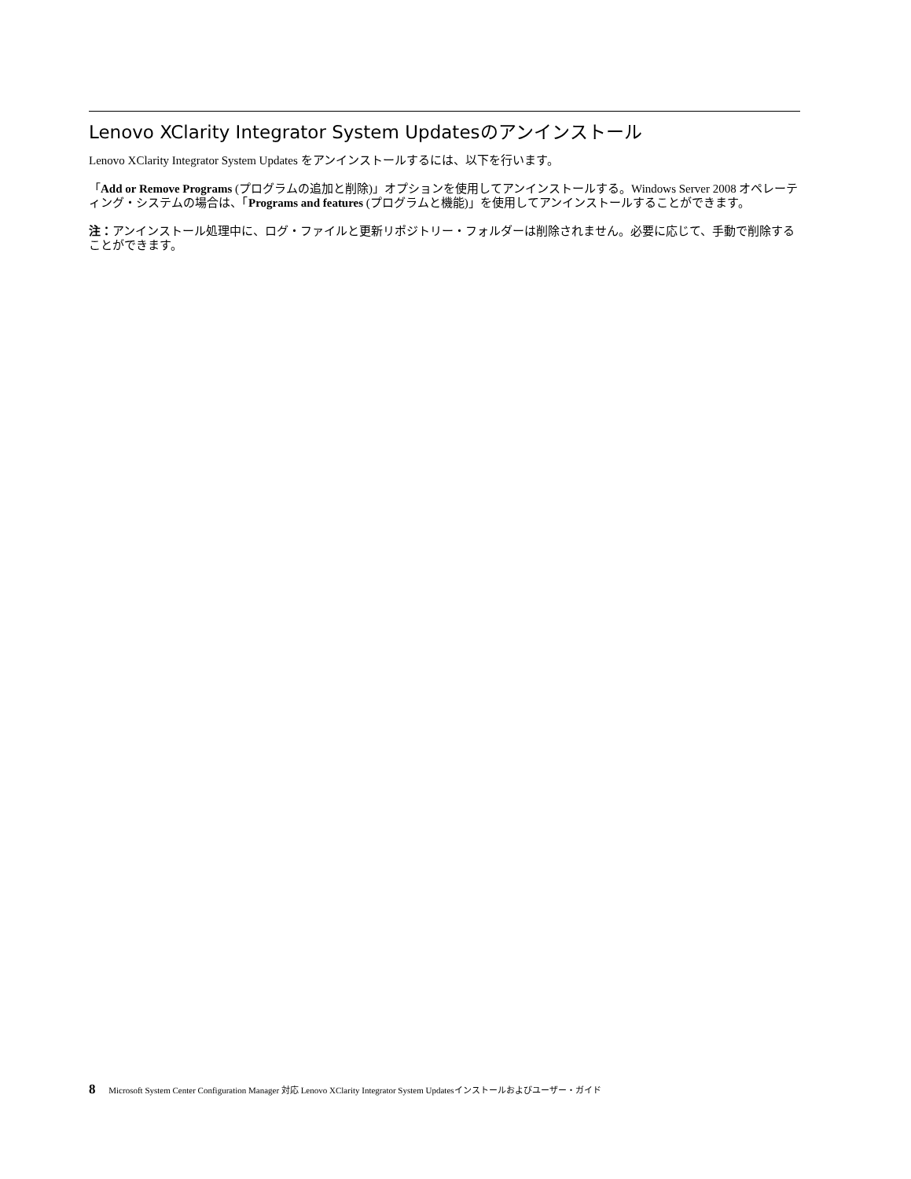Lenovo XClarity Integrator System Updatesのアンインストール
Lenovo XClarity Integrator System Updates をアンインストールするには、以下を行います。
「Add or Remove Programs (プログラムの追加と削除)」オプションを使用してアンインストールする。Windows Server 2008 オペレーティング・システムの場合は、「Programs and features (プログラムと機能)」を使用してアンインストールすることができます。
注：アンインストール処理中に、ログ・ファイルと更新リポジトリー・フォルダーは削除されません。必要に応じて、手動で削除することができます。
8 Microsoft System Center Configuration Manager 対応 Lenovo XClarity Integrator System Updatesインストールおよびユーザー・ガイド